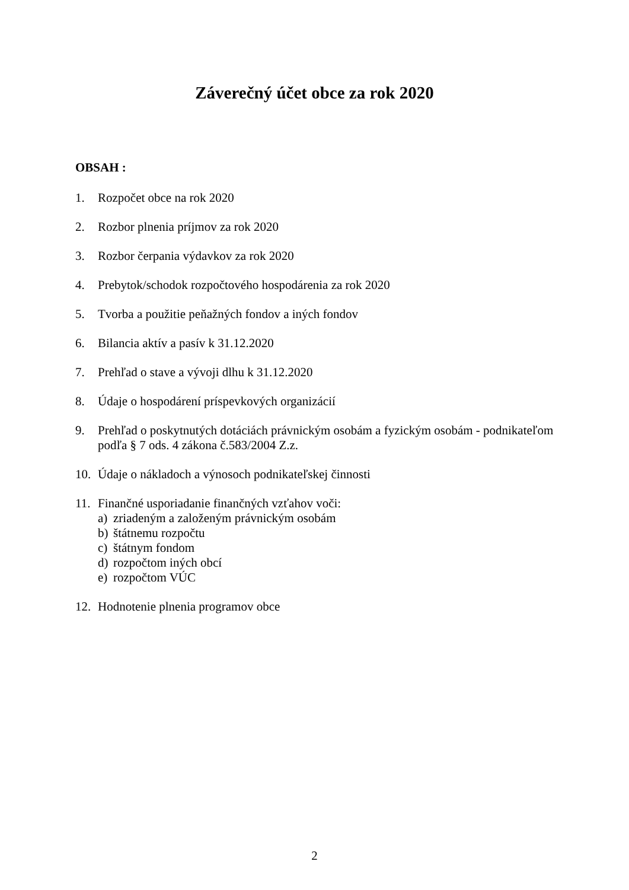Záverečný účet obce za rok 2020
OBSAH :
1. Rozpočet obce na rok 2020
2. Rozbor plnenia príjmov za rok 2020
3. Rozbor čerpania výdavkov za rok 2020
4. Prebytok/schodok rozpočtového hospodárenia za rok 2020
5. Tvorba a použitie peňažných fondov a iných fondov
6. Bilancia aktív a pasív k 31.12.2020
7. Prehľad o stave a vývoji dlhu k 31.12.2020
8. Údaje o hospodárení príspevkových organizácií
9. Prehľad o poskytnutých dotáciách právnickým osobám a fyzickým osobám - podnikateľom podľa § 7 ods. 4 zákona č.583/2004 Z.z.
10. Údaje o nákladoch a výnosoch podnikateľskej činnosti
11. Finančné usporiadanie finančných vzťahov voči:
a) zriadeným a založeným právnickým osobám
b) štátnemu rozpočtu
c) štátnym fondom
d) rozpočtom iných obcí
e) rozpočtom VÚC
12. Hodnotenie plnenia programov obce
2